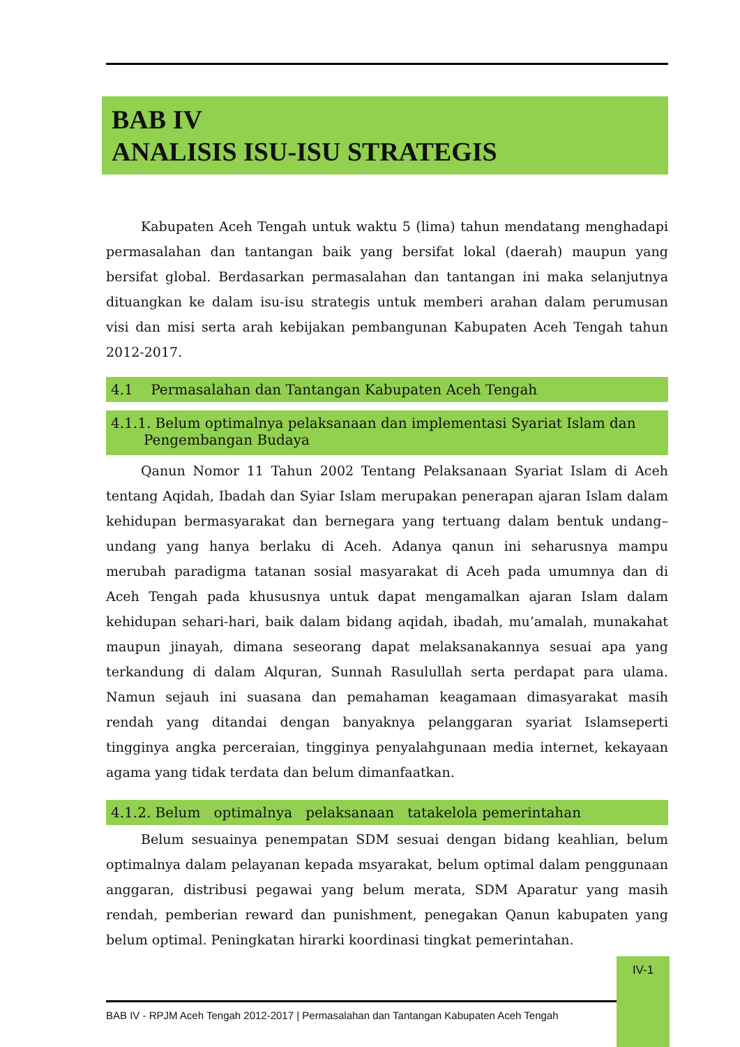BAB IV
ANALISIS ISU-ISU STRATEGIS
Kabupaten Aceh Tengah untuk waktu 5 (lima) tahun mendatang menghadapi permasalahan dan tantangan baik yang bersifat lokal (daerah) maupun yang bersifat global. Berdasarkan permasalahan dan tantangan ini maka selanjutnya dituangkan ke dalam isu-isu strategis untuk memberi arahan dalam perumusan visi dan misi serta arah kebijakan pembangunan Kabupaten Aceh Tengah tahun 2012-2017.
4.1 Permasalahan dan Tantangan Kabupaten Aceh Tengah
4.1.1. Belum optimalnya pelaksanaan dan implementasi Syariat Islam dan Pengembangan Budaya
Qanun Nomor 11 Tahun 2002 Tentang Pelaksanaan Syariat Islam di Aceh tentang Aqidah, Ibadah dan Syiar Islam merupakan penerapan ajaran Islam dalam kehidupan bermasyarakat dan bernegara yang tertuang dalam bentuk undang–undang yang hanya berlaku di Aceh. Adanya qanun ini seharusnya mampu merubah paradigma tatanan sosial masyarakat di Aceh pada umumnya dan di Aceh Tengah pada khususnya untuk dapat mengamalkan ajaran Islam dalam kehidupan sehari-hari, baik dalam bidang aqidah, ibadah, mu’amalah, munakahat maupun jinayah, dimana seseorang dapat melaksanakannya sesuai apa yang terkandung di dalam Alquran, Sunnah Rasulullah serta perdapat para ulama. Namun sejauh ini suasana dan pemahaman keagamaan dimasyarakat masih rendah yang ditandai dengan banyaknya pelanggaran syariat Islamseperti tingginya angka perceraian, tingginya penyalahgunaan media internet, kekayaan agama yang tidak terdata dan belum dimanfaatkan.
4.1.2. Belum optimalnya pelaksanaan tatakelola pemerintahan
Belum sesuainya penempatan SDM sesuai dengan bidang keahlian, belum optimalnya dalam pelayanan kepada msyarakat, belum optimal dalam penggunaan anggaran, distribusi pegawai yang belum merata, SDM Aparatur yang masih rendah, pemberian reward dan punishment, penegakan Qanun kabupaten yang belum optimal. Peningkatan hirarki koordinasi tingkat pemerintahan.
IV-1
BAB IV - RPJM Aceh Tengah 2012-2017 | Permasalahan dan Tantangan Kabupaten Aceh Tengah